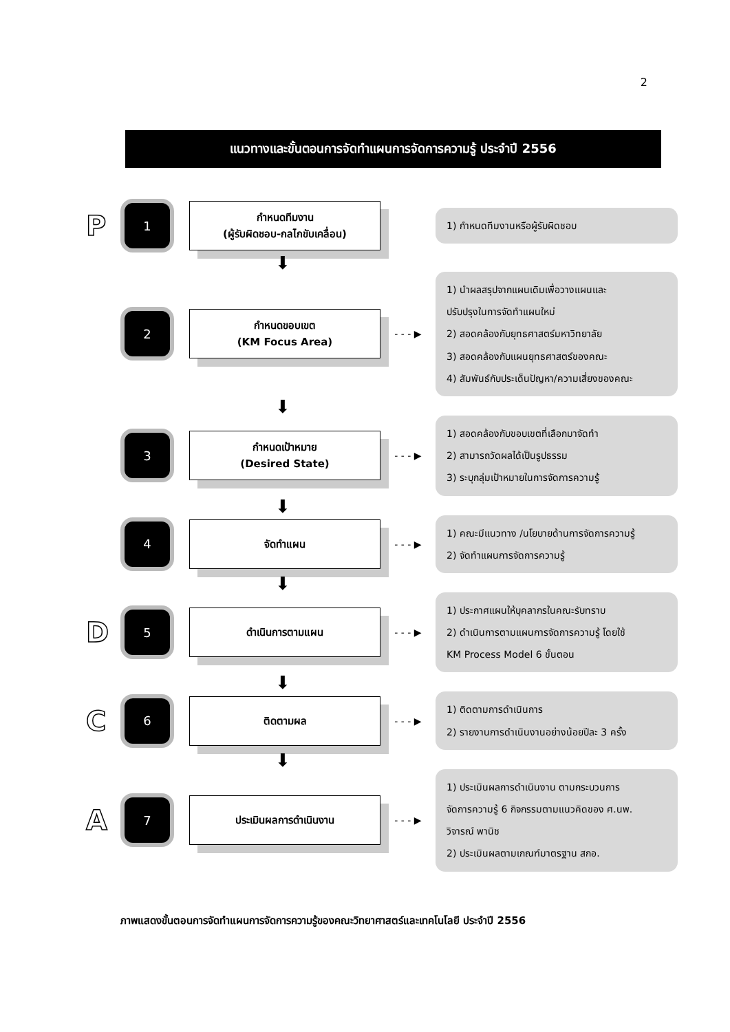2
แนวทางและขั้นตอนการจัดทำแผนการจัดการความรู้ ประจำปี 2556
P
1
กำหนดทีมงาน
(ผู้รับผิดชอบ-กลไกขับเคลื่อน)
1) กำหนดทีมงานหรือผู้รับผิดชอบ
⬇
2
กำหนดขอบเขต
(KM Focus Area)
- - - ▶
1) นำผลสรุปจากแผนเดิมเพื่อวางแผนและ
ปรับปรุงในการจัดทำแผนใหม่
2) สอดคล้องกับยุทธศาสตร์มหาวิทยาลัย
3) สอดคล้องกับแผนยุทธศาสตร์ของคณะ
4) สัมพันธ์กับประเด็นปัญหา/ความเสี่ยงของคณะ
⬇
3
กำหนดเป้าหมาย
(Desired State)
- - - ▶
1) สอดคล้องกับขอบเขตที่เลือกมาจัดทำ
2) สามารถวัดผลได้เป็นรูปธรรม
3) ระบุกลุ่มเป้าหมายในการจัดการความรู้
⬇
4
จัดทำแผน
- - - ▶
1) คณะมีแนวทาง /นโยบายด้านการจัดการความรู้
2) จัดทำแผนการจัดการความรู้
⬇
D
5
ดำเนินการตามแผน
- - - ▶
1) ประกาศแผนให้บุคลากรในคณะรับทราบ
2) ดำเนินการตามแผนการจัดการความรู้ โดยใช้
KM Process Model 6 ขั้นตอน
⬇
C
6
ติดตามผล
- - - ▶
1) ติดตามการดำเนินการ
2) รายงานการดำเนินงานอย่างน้อยปีละ 3 ครั้ง
⬇
A
7
ประเมินผลการดำเนินงาน
- - - ▶
1) ประเมินผลการดำเนินงาน ตามกระบวนการ
จัดการความรู้ 6 กิจกรรมตามแนวคิดของ ศ.นพ.
วิจารณ์ พานิช
2) ประเมินผลตามเกณฑ์มาตรฐาน สกอ.
ภาพแสดงขั้นตอนการจัดทำแผนการจัดการความรู้ของคณะวิทยาศาสตร์และเทคโนโลยี ประจำปี 2556